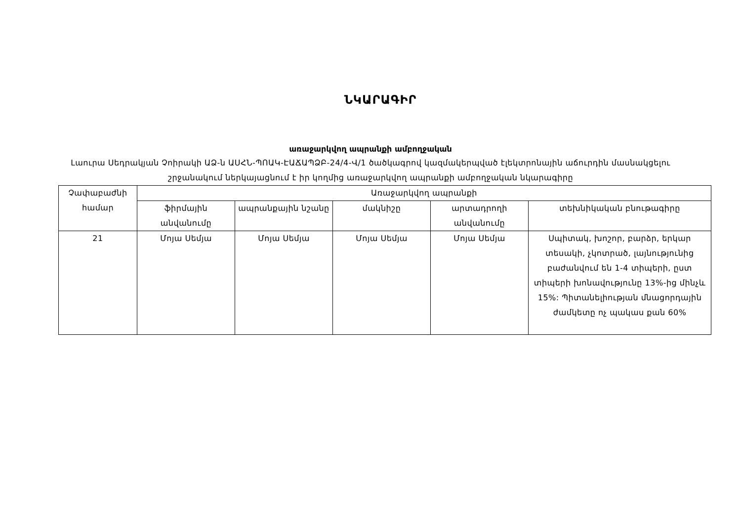ՆԿԱՐԱԳԻՐ
առաջարկվող ապրանքի ամբողջական
Լաուրա Սեդրակյան Չոիրակի ԱՁ-ն ԱՍՀՆ-ՊՈԱԿ-ԷԱՃԱՊՁԲ-24/4-Վ/1 ծածկագրով կազմակերպված էլեկտրոնային աճուրդին մասնակցելու շրջանակում ներկայացնում է իր կողմից առաջարկվող ապրանքի ամբողջական նկարագիրը
| Չափաբաժնի համար | Առաջարկվող ապրանքի | | | | |
| --- | --- | --- | --- | --- | --- |
| | ֆիրմային անվանումը | ապրանքային նշանը | մակնիշը | արտադրողի անվանումը | տեխնիկական բնութագիրը |
| 21 | Մոյա Սեմյա | Մոյա Սեմյա | Մոյա Սեմյա | Մոյա Սեմյա | Սպիտակ, խոշոր, բարձր, երկար տեսակի, չկոտրած, լայնությունից բաժանվում են 1-4 տիպերի, ըստ տիպերի խոնավությունը 13%-ից մինչև 15%: Պիտանելիության մնացորդային ժամկետը ոչ պակաս քան 60% |